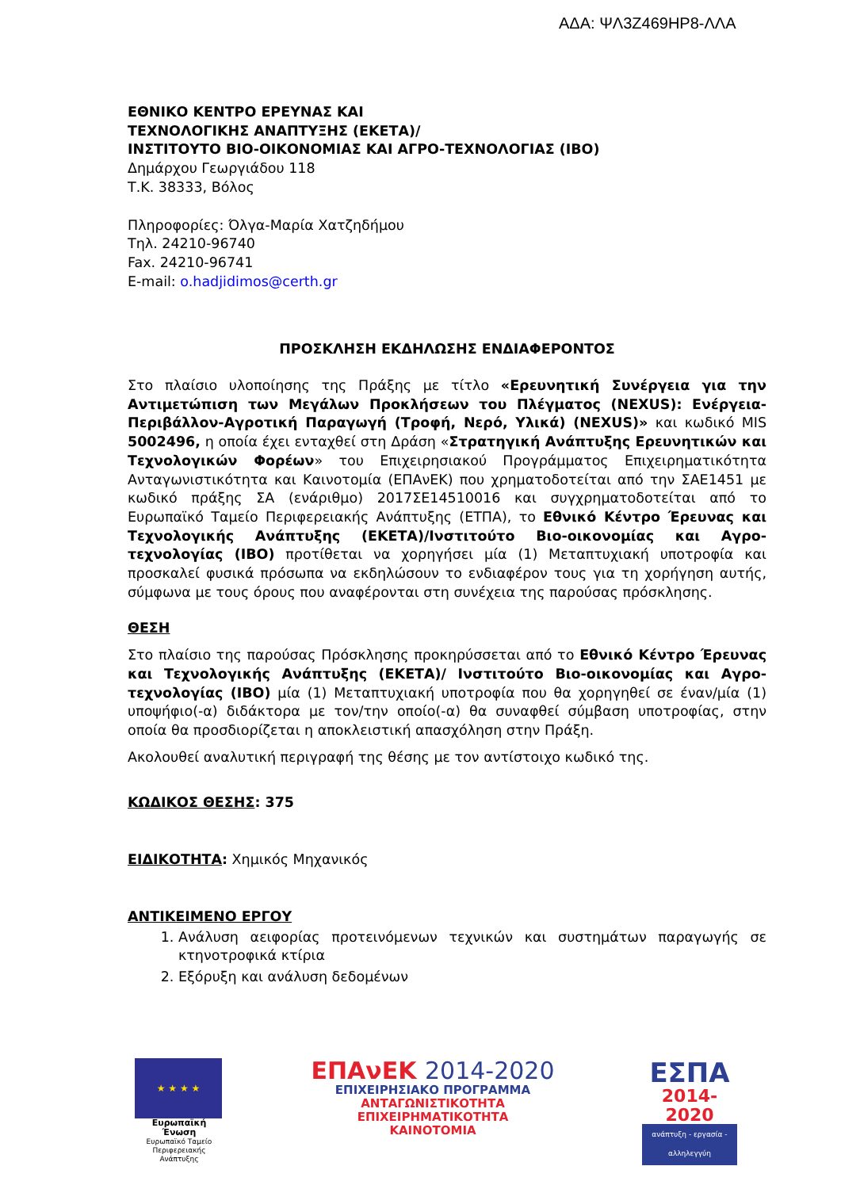ΑΔΑ: ΨΛ3Ζ469ΗΡ8-ΛΛΑ
ΕΘΝΙΚΟ ΚΕΝΤΡΟ ΕΡΕΥΝΑΣ ΚΑΙ
ΤΕΧΝΟΛΟΓΙΚΗΣ ΑΝΑΠΤΥΞΗΣ (ΕΚΕΤΑ)/
ΙΝΣΤΙΤΟΥΤΟ ΒΙΟ-ΟΙΚΟΝΟΜΙΑΣ ΚΑΙ ΑΓΡΟ-ΤΕΧΝΟΛΟΓΙΑΣ (ΙΒΟ)
Δημάρχου Γεωργιάδου 118
Τ.Κ. 38333, Βόλος
Πληροφορίες: Όλγα-Μαρία Χατζηδήμου
Τηλ. 24210-96740
Fax. 24210-96741
E-mail: o.hadjidimos@certh.gr
ΠΡΟΣΚΛΗΣΗ ΕΚΔΗΛΩΣΗΣ ΕΝΔΙΑΦΕΡΟΝΤΟΣ
Στο πλαίσιο υλοποίησης της Πράξης με τίτλο «Ερευνητική Συνέργεια για την Αντιμετώπιση των Μεγάλων Προκλήσεων του Πλέγματος (NEXUS): Ενέργεια-Περιβάλλον-Αγροτική Παραγωγή (Τροφή, Νερό, Υλικά) (NEXUS)» και κωδικό MIS 5002496, η οποία έχει ενταχθεί στη Δράση «Στρατηγική Ανάπτυξης Ερευνητικών και Τεχνολογικών Φορέων» του Επιχειρησιακού Προγράμματος Επιχειρηματικότητα Ανταγωνιστικότητα και Καινοτομία (ΕΠΑνΕΚ) που χρηματοδοτείται από την ΣΑΕ1451 με κωδικό πράξης ΣΑ (ενάριθμο) 2017ΣΕ14510016 και συγχρηματοδοτείται από το Ευρωπαϊκό Ταμείο Περιφερειακής Ανάπτυξης (ΕΤΠΑ), το Εθνικό Κέντρο Έρευνας και Τεχνολογικής Ανάπτυξης (ΕΚΕΤΑ)/Ινστιτούτο Βιο-οικονομίας και Αγρο-τεχνολογίας (ΙΒΟ) προτίθεται να χορηγήσει μία (1) Μεταπτυχιακή υποτροφία και προσκαλεί φυσικά πρόσωπα να εκδηλώσουν το ενδιαφέρον τους για τη χορήγηση αυτής, σύμφωνα με τους όρους που αναφέρονται στη συνέχεια της παρούσας πρόσκλησης.
ΘΕΣΗ
Στο πλαίσιο της παρούσας Πρόσκλησης προκηρύσσεται από το Εθνικό Κέντρο Έρευνας και Τεχνολογικής Ανάπτυξης (ΕΚΕΤΑ)/ Ινστιτούτο Βιο-οικονομίας και Αγρο-τεχνολογίας (ΙΒΟ) μία (1) Μεταπτυχιακή υποτροφία που θα χορηγηθεί σε έναν/μία (1) υποψήφιο(-α) διδάκτορα με τον/την οποίο(-α) θα συναφθεί σύμβαση υποτροφίας, στην οποία θα προσδιορίζεται η αποκλειστική απασχόληση στην Πράξη.
Ακολουθεί αναλυτική περιγραφή της θέσης με τον αντίστοιχο κωδικό της.
ΚΩΔΙΚΟΣ ΘΕΣΗΣ: 375
ΕΙΔΙΚΟΤΗΤΑ: Χημικός Μηχανικός
ΑΝΤΙΚΕΙΜΕΝΟ ΕΡΓΟΥ
1. Ανάλυση αειφορίας προτεινόμενων τεχνικών και συστημάτων παραγωγής σε κτηνοτροφικά κτίρια
2. Εξόρυξη και ανάλυση δεδομένων
★ ★ ★ ★
Ευρωπαϊκή Ένωση
Ευρωπαϊκό Ταμείο
Περιφερειακής Ανάπτυξης
ΕΠΑνΕΚ 2014-2020
ΕΠΙΧΕΙΡΗΣΙΑΚΟ ΠΡΟΓΡΑΜΜΑ
ΑΝΤΑΓΩΝΙΣΤΙΚΟΤΗΤΑ
ΕΠΙΧΕΙΡΗΜΑΤΙΚΟΤΗΤΑ
ΚΑΙΝΟΤΟΜΙΑ
ΕΣΠΑ
2014-2020
ανάπτυξη - εργασία - αλληλεγγύη